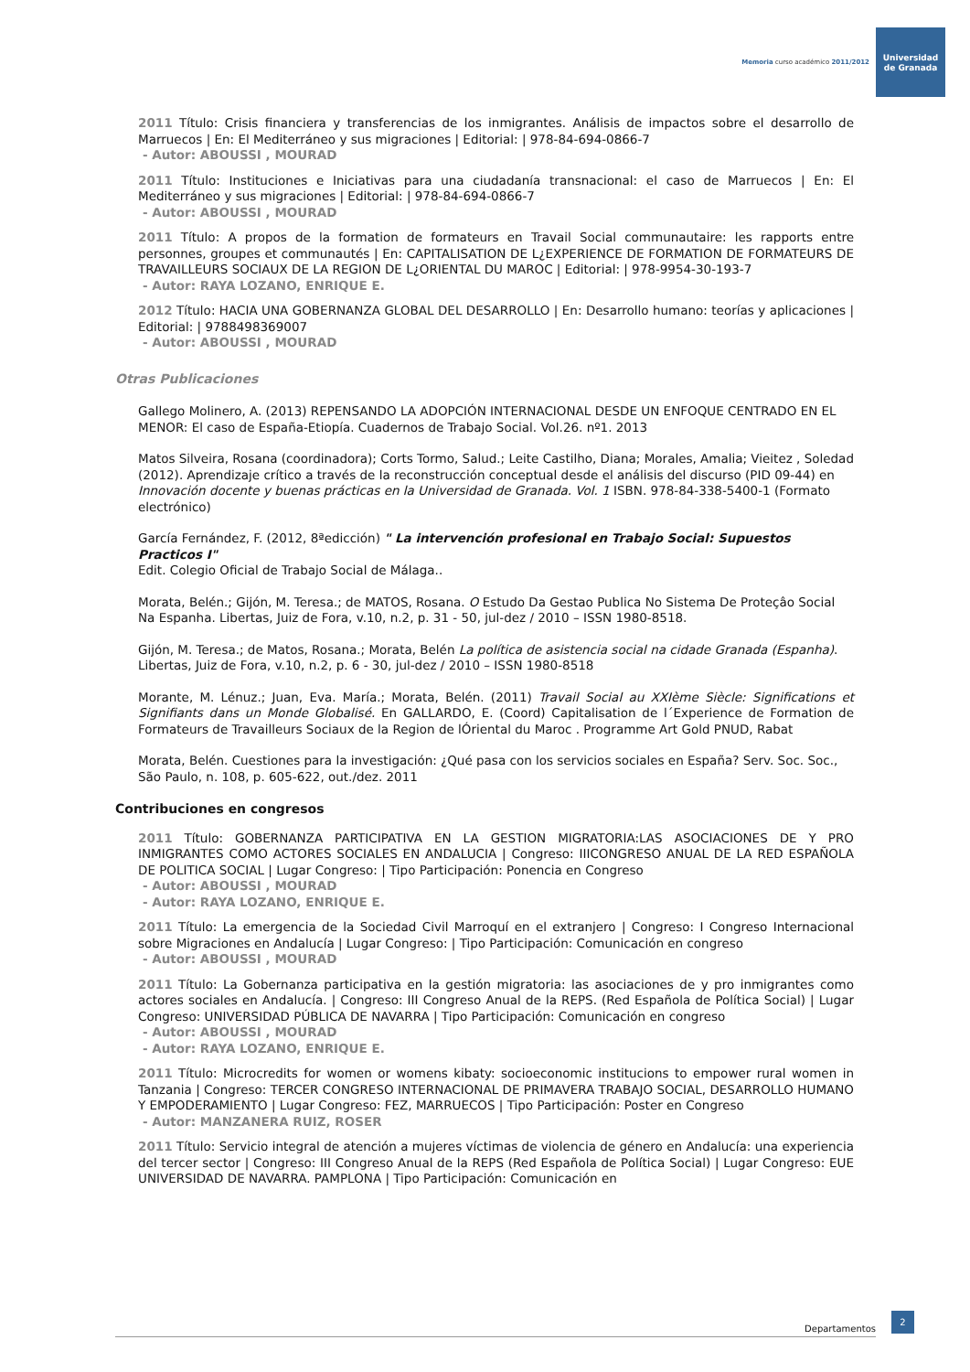Memoria curso académico 2011/2012
Universidad
de Granada
2011 Título: Crisis financiera y transferencias de los inmigrantes. Análisis de impactos sobre el desarrollo de Marruecos | En: El Mediterráneo y sus migraciones | Editorial: | 978-84-694-0866-7
- Autor: ABOUSSI , MOURAD
2011 Título: Instituciones e Iniciativas para una ciudadanía transnacional: el caso de Marruecos | En: El Mediterráneo y sus migraciones | Editorial: | 978-84-694-0866-7
- Autor: ABOUSSI , MOURAD
2011 Título: A propos de la formation de formateurs en Travail Social communautaire: les rapports entre personnes, groupes et communautés | En: CAPITALISATION DE L¿EXPERIENCE DE FORMATION DE FORMATEURS DE TRAVAILLEURS SOCIAUX DE LA REGION DE L¿ORIENTAL DU MAROC | Editorial: | 978-9954-30-193-7
- Autor: RAYA LOZANO, ENRIQUE E.
2012 Título: HACIA UNA GOBERNANZA GLOBAL DEL DESARROLLO | En: Desarrollo humano: teorías y aplicaciones | Editorial: | 9788498369007
- Autor: ABOUSSI , MOURAD
Otras Publicaciones
Gallego Molinero, A. (2013) REPENSANDO LA ADOPCIÓN INTERNACIONAL DESDE UN ENFOQUE CENTRADO EN EL MENOR: El caso de España-Etiopía. Cuadernos de Trabajo Social. Vol.26. nº1. 2013
Matos Silveira, Rosana (coordinadora); Corts Tormo, Salud.; Leite Castilho, Diana; Morales, Amalia; Vieitez , Soledad (2012). Aprendizaje crítico a través de la reconstrucción conceptual desde el análisis del discurso (PID 09-44) en Innovación docente y buenas prácticas en la Universidad de Granada. Vol. 1 ISBN. 978-84-338-5400-1 (Formato electrónico)
García Fernández, F. (2012, 8ªedicción) " La intervención profesional en Trabajo Social: Supuestos Practicos I"
Edit. Colegio Oficial de Trabajo Social de Málaga..
Morata, Belén.; Gijón, M. Teresa.; de MATOS, Rosana. O Estudo Da Gestao Publica No Sistema De Proteçâo Social Na Espanha. Libertas, Juiz de Fora, v.10, n.2, p. 31 - 50, jul-dez / 2010 – ISSN 1980-8518.
Gijón, M. Teresa.; de Matos, Rosana.; Morata, Belén La política de asistencia social na cidade Granada (Espanha). Libertas, Juiz de Fora, v.10, n.2, p. 6 - 30, jul-dez / 2010 – ISSN 1980-8518
Morante, M. Lénuz.; Juan, Eva. María.; Morata, Belén. (2011) Travail Social au XXIème Siècle: Significations et Signifiants dans un Monde Globalisé. En GALLARDO, E. (Coord) Capitalisation de l´Experience de Formation de Formateurs de Travailleurs Sociaux de la Region de lÓriental du Maroc . Programme Art Gold PNUD, Rabat
Morata, Belén. Cuestiones para la investigación: ¿Qué pasa con los servicios sociales en España? Serv. Soc. Soc., São Paulo, n. 108, p. 605-622, out./dez. 2011
Contribuciones en congresos
2011 Título: GOBERNANZA PARTICIPATIVA EN LA GESTION MIGRATORIA:LAS ASOCIACIONES DE Y PRO INMIGRANTES COMO ACTORES SOCIALES EN ANDALUCIA | Congreso: IIICONGRESO ANUAL DE LA RED ESPAÑOLA DE POLITICA SOCIAL | Lugar Congreso: | Tipo Participación: Ponencia en Congreso
- Autor: ABOUSSI , MOURAD
- Autor: RAYA LOZANO, ENRIQUE E.
2011 Título: La emergencia de la Sociedad Civil Marroquí en el extranjero | Congreso: I Congreso Internacional sobre Migraciones en Andalucía | Lugar Congreso: | Tipo Participación: Comunicación en congreso
- Autor: ABOUSSI , MOURAD
2011 Título: La Gobernanza participativa en la gestión migratoria: las asociaciones de y pro inmigrantes como actores sociales en Andalucía. | Congreso: III Congreso Anual de la REPS. (Red Española de Política Social) | Lugar Congreso: UNIVERSIDAD PÚBLICA DE NAVARRA | Tipo Participación: Comunicación en congreso
- Autor: ABOUSSI , MOURAD
- Autor: RAYA LOZANO, ENRIQUE E.
2011 Título: Microcredits for women or womens kibaty: socioeconomic institucions to empower rural women in Tanzania | Congreso: TERCER CONGRESO INTERNACIONAL DE PRIMAVERA TRABAJO SOCIAL, DESARROLLO HUMANO Y EMPODERAMIENTO | Lugar Congreso: FEZ, MARRUECOS | Tipo Participación: Poster en Congreso
- Autor: MANZANERA RUIZ, ROSER
2011 Título: Servicio integral de atención a mujeres víctimas de violencia de género en Andalucía: una experiencia del tercer sector | Congreso: III Congreso Anual de la REPS (Red Española de Política Social) | Lugar Congreso: EUE UNIVERSIDAD DE NAVARRA. PAMPLONA | Tipo Participación: Comunicación en
Departamentos
2